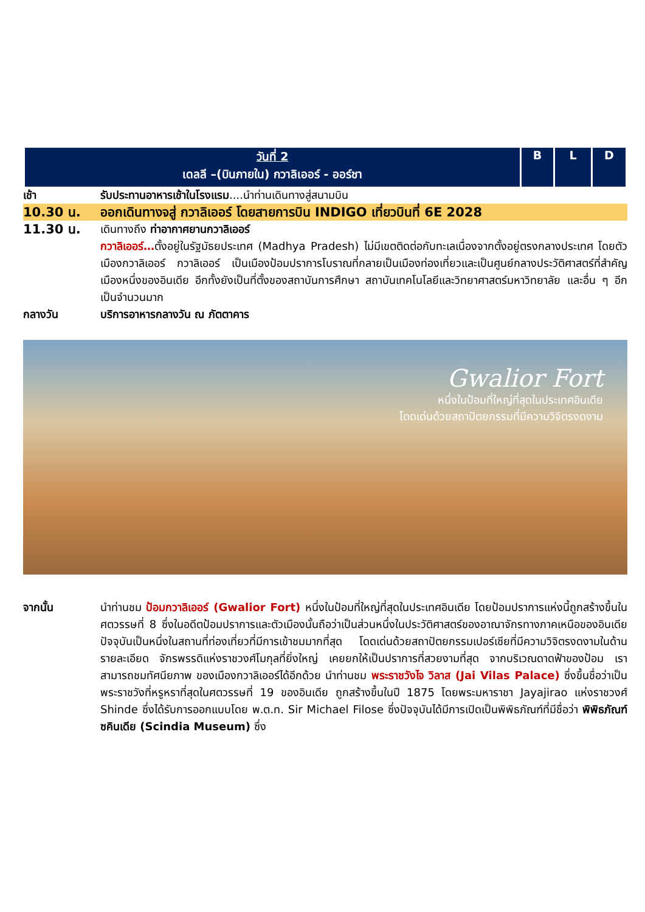| วันที่ 2 เดลลี –(บินภายใน) กวาลิเออร์ - ออร์ชา | B | L | D |
เช้า รับประทานอาหารเช้าในโรงแรม....นำท่านเดินทางสู่สนามบิน
10.30 น. ออกเดินทางจสู่ กวาลิเออร์ โดยสายการบิน INDIGO เที่ยวบินที่ 6E 2028
11.30 น.
เดินทางถึง ท่าอากาศยานกวาลิเออร์
กวาลิเออร์…ตั้งอยู่ในรัฐมัธยประเทศ (Madhya Pradesh) ไม่มีเขตติดต่อกับทะเลเนื่องจากตั้งอยู่ตรงกลางประเทศ โดยตัวเมืองกวาลิเออร์ กวาลิเออร์ เป็นเมืองป้อมปราการโบราณที่กลายเป็นเมืองท่องเที่ยวและเป็นศูนย์กลางประวัติศาสตร์ที่สำคัญเมืองหนึ่งของอินเดีย อีกทั้งยังเป็นที่ตั้งของสถาบันการศึกษา สถาบันเทคโนโลยีและวิทยาศาสตร์มหาวิทยาลัย และอื่น ๆ อีกเป็นจำนวนมาก
กลางวัน บริการอาหารกลางวัน ณ ภัตตาคาร
Gwalior Fort
หนึ่งในป้อมที่ใหญ่ที่สุดในประเทศอินเดีย
โดดเด่นด้วยสถาปัตยกรรมที่มีความวิจิตรงดงาม
จากนั้น นำท่านชม ป้อมกวาลิเออร์ (Gwalior Fort) หนึ่งในป้อมที่ใหญ่ที่สุดในประเทศอินเดีย โดยป้อมปราการแห่งนี้ถูกสร้างขึ้นในศตวรรษที่ 8 ซึ่งในอดีตป้อมปราการและตัวเมืองนั้นถือว่าเป็นส่วนหนึ่งในประวัติศาสตร์ของอาณาจักรทางภาคเหนือของอินเดีย ปัจจุบันเป็นหนึ่งในสถานที่ท่องเที่ยวที่มีการเข้าชมมากที่สุด โดดเด่นด้วยสถาปัตยกรรมเปอร์เซียที่มีความวิจิตรงดงามในด้านรายละเอียด จักรพรรดิแห่งราชวงศ์โมกุลที่ยิ่งใหญ่ เคยยกให้เป็นปราการที่สวยงามที่สุด จากบริเวณดาดฟ้าของป้อม เราสามารถชมทัศนียภาพ ของเมืองกวาลิเออร์ได้อีกด้วย นำท่านชม พระราชวังไจ วิลาส (Jai Vilas Palace) ซึ่งขึ้นชื่อว่าเป็นพระราชวังที่หรูหราที่สุดในศตวรรษที่ 19 ของอินเดีย ถูกสร้างขึ้นในปี 1875 โดยพระมหาราชา Jayajirao แห่งราชวงศ์ Shinde ซึ่งได้รับการออกแบบโดย พ.ต.ท. Sir Michael Filose ซึ่งปัจจุบันได้มีการเปิดเป็นพิพิธภัณฑ์ที่มีชื่อว่า พิพิธภัณฑ์ซคินเดีย (Scindia Museum) ซึ่ง